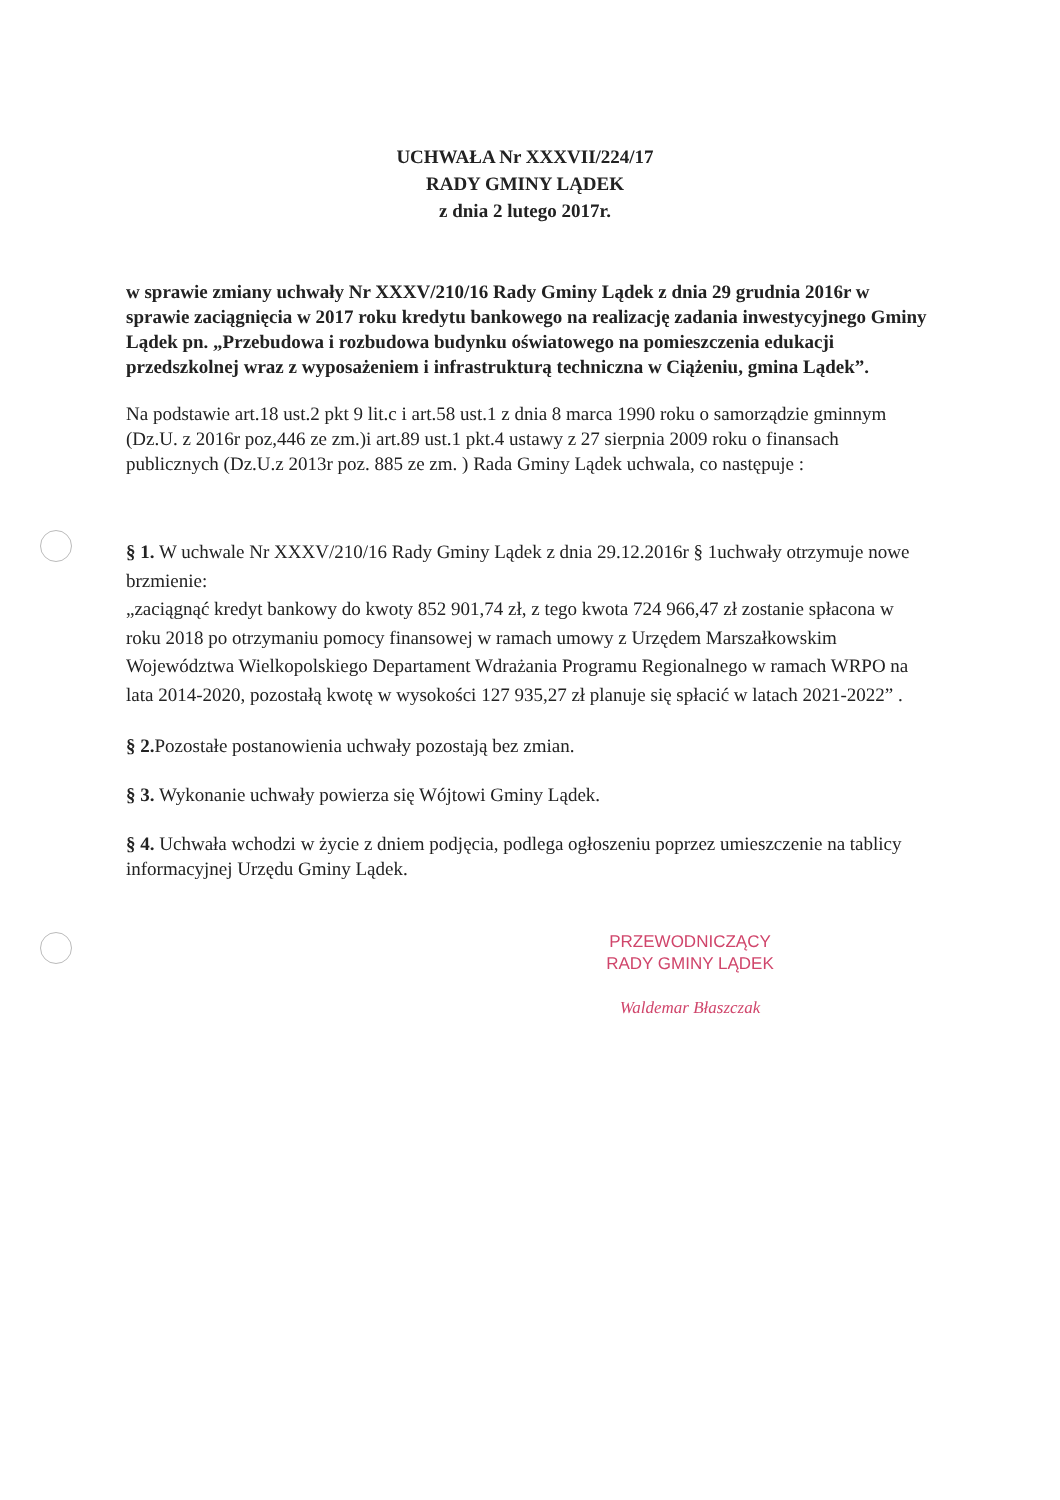UCHWAŁA Nr XXXVII/224/17
RADY GMINY LĄDEK
z dnia 2 lutego 2017r.
w sprawie zmiany uchwały Nr XXXV/210/16 Rady Gminy Lądek z dnia 29 grudnia 2016r w sprawie zaciągnięcia w 2017 roku kredytu bankowego na realizację zadania inwestycyjnego Gminy Lądek pn. „Przebudowa i rozbudowa budynku oświatowego na pomieszczenia edukacji przedszkolnej wraz z wyposażeniem i infrastrukturą techniczna w Ciążeniu, gmina Lądek”.
Na podstawie art.18 ust.2 pkt 9 lit.c i art.58 ust.1 z dnia 8 marca 1990 roku o samorządzie gminnym (Dz.U. z 2016r poz,446 ze zm.)i art.89 ust.1 pkt.4 ustawy z 27 sierpnia 2009 roku o finansach publicznych (Dz.U.z 2013r poz. 885 ze zm. ) Rada Gminy Lądek uchwala, co następuje :
§ 1. W uchwale Nr XXXV/210/16 Rady Gminy Lądek z dnia 29.12.2016r § 1uchwały otrzymuje nowe brzmienie:
„zaciągnąć kredyt bankowy do kwoty 852 901,74 zł, z tego kwota 724 966,47 zł zostanie spłacona w roku 2018 po otrzymaniu pomocy finansowej w ramach umowy z Urzędem Marszałkowskim Województwa Wielkopolskiego Departament Wdrażania Programu Regionalnego w ramach WRPO na lata 2014-2020, pozostałą kwotę w wysokości 127 935,27 zł planuje się spłacić w latach 2021-2022” .
§ 2. Pozostałe postanowienia uchwały pozostają bez zmian.
§ 3. Wykonanie uchwały powierza się Wójtowi Gminy Lądek.
§ 4. Uchwała wchodzi w życie z dniem podjęcia, podlega ogłoszeniu poprzez umieszczenie na tablicy informacyjnej Urzędu Gminy Lądek.
PRZEWODNICZĄCY
RADY GMINY LĄDEK
Waldemar Błaszczak